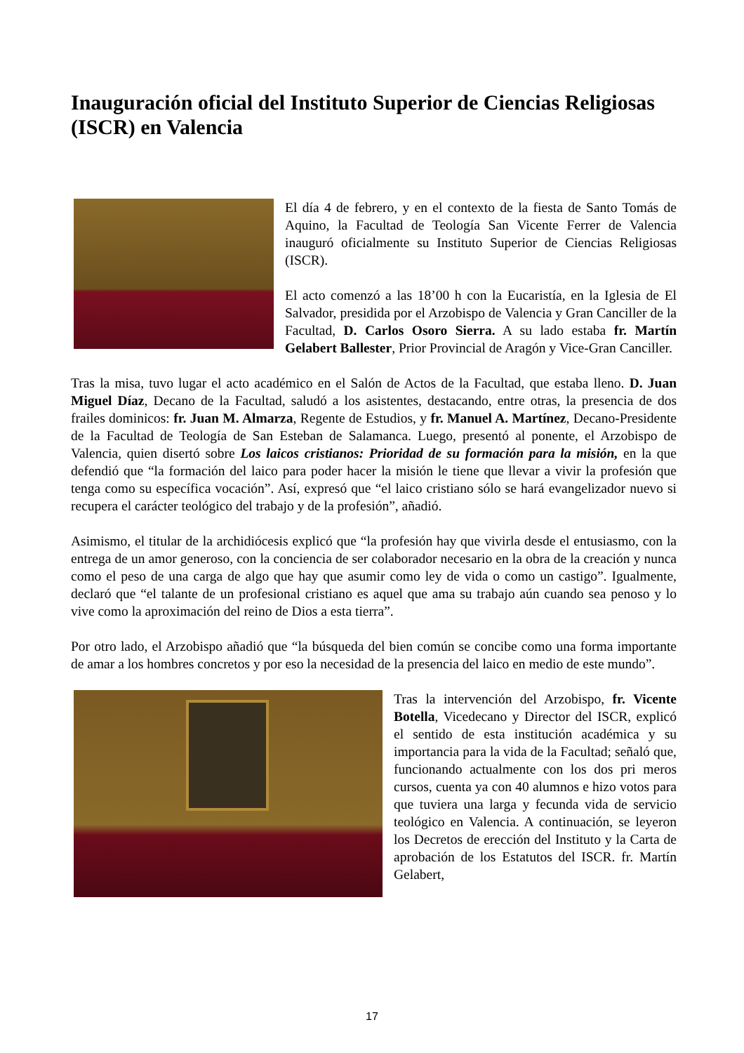Inauguración oficial del Instituto Superior de Ciencias Religiosas (ISCR) en Valencia
El día 4 de febrero, y en el contexto de la fiesta de Santo Tomás de Aquino, la Facultad de Teología San Vicente Ferrer de Valencia inauguró oficialmente su Instituto Superior de Ciencias Religiosas (ISCR).
El acto comenzó a las 18’00 h con la Eucaristía, en la Iglesia de El Salvador, presidida por el Arzobispo de Valencia y Gran Canciller de la Facultad, D. Carlos Osoro Sierra. A su lado estaba fr. Martín Gelabert Ballester, Prior Provincial de Aragón y Vice-Gran Canciller.
Tras la misa, tuvo lugar el acto académico en el Salón de Actos de la Facultad, que estaba lleno. D. Juan Miguel Díaz, Decano de la Facultad, saludó a los asistentes, destacando, entre otras, la presencia de dos frailes dominicos: fr. Juan M. Almarza, Regente de Estudios, y fr. Manuel A. Martínez, Decano-Presidente de la Facultad de Teología de San Esteban de Salamanca. Luego, presentó al ponente, el Arzobispo de Valencia, quien disertó sobre Los laicos cristianos: Prioridad de su formación para la misión, en la que defendió que “la formación del laico para poder hacer la misión le tiene que llevar a vivir la profesión que tenga como su específica vocación”. Así, expresó que “el laico cristiano sólo se hará evangelizador nuevo si recupera el carácter teológico del trabajo y de la profesión”, añadió.
Asimismo, el titular de la archidiócesis explicó que “la profesión hay que vivirla desde el entusiasmo, con la entrega de un amor generoso, con la conciencia de ser colaborador necesario en la obra de la creación y nunca como el peso de una carga de algo que hay que asumir como ley de vida o como un castigo”. Igualmente, declaró que “el talante de un profesional cristiano es aquel que ama su trabajo aún cuando sea penoso y lo vive como la aproximación del reino de Dios a esta tierra”.
Por otro lado, el Arzobispo añadió que “la búsqueda del bien común se concibe como una forma importante de amar a los hombres concretos y por eso la necesidad de la presencia del laico en medio de este mundo”.
Tras la intervención del Arzobispo, fr. Vicente Botella, Vicedecano y Director del ISCR, explicó el sentido de esta institución académica y su importancia para la vida de la Facultad; señaló que, funcionando actualmente con los dos pri meros cursos, cuenta ya con 40 alumnos e hizo votos para que tuviera una larga y fecunda vida de servicio teológico en Valencia. A continuación, se leyeron los Decretos de erección del Instituto y la Carta de aprobación de los Estatutos del ISCR. fr. Martín Gelabert,
17